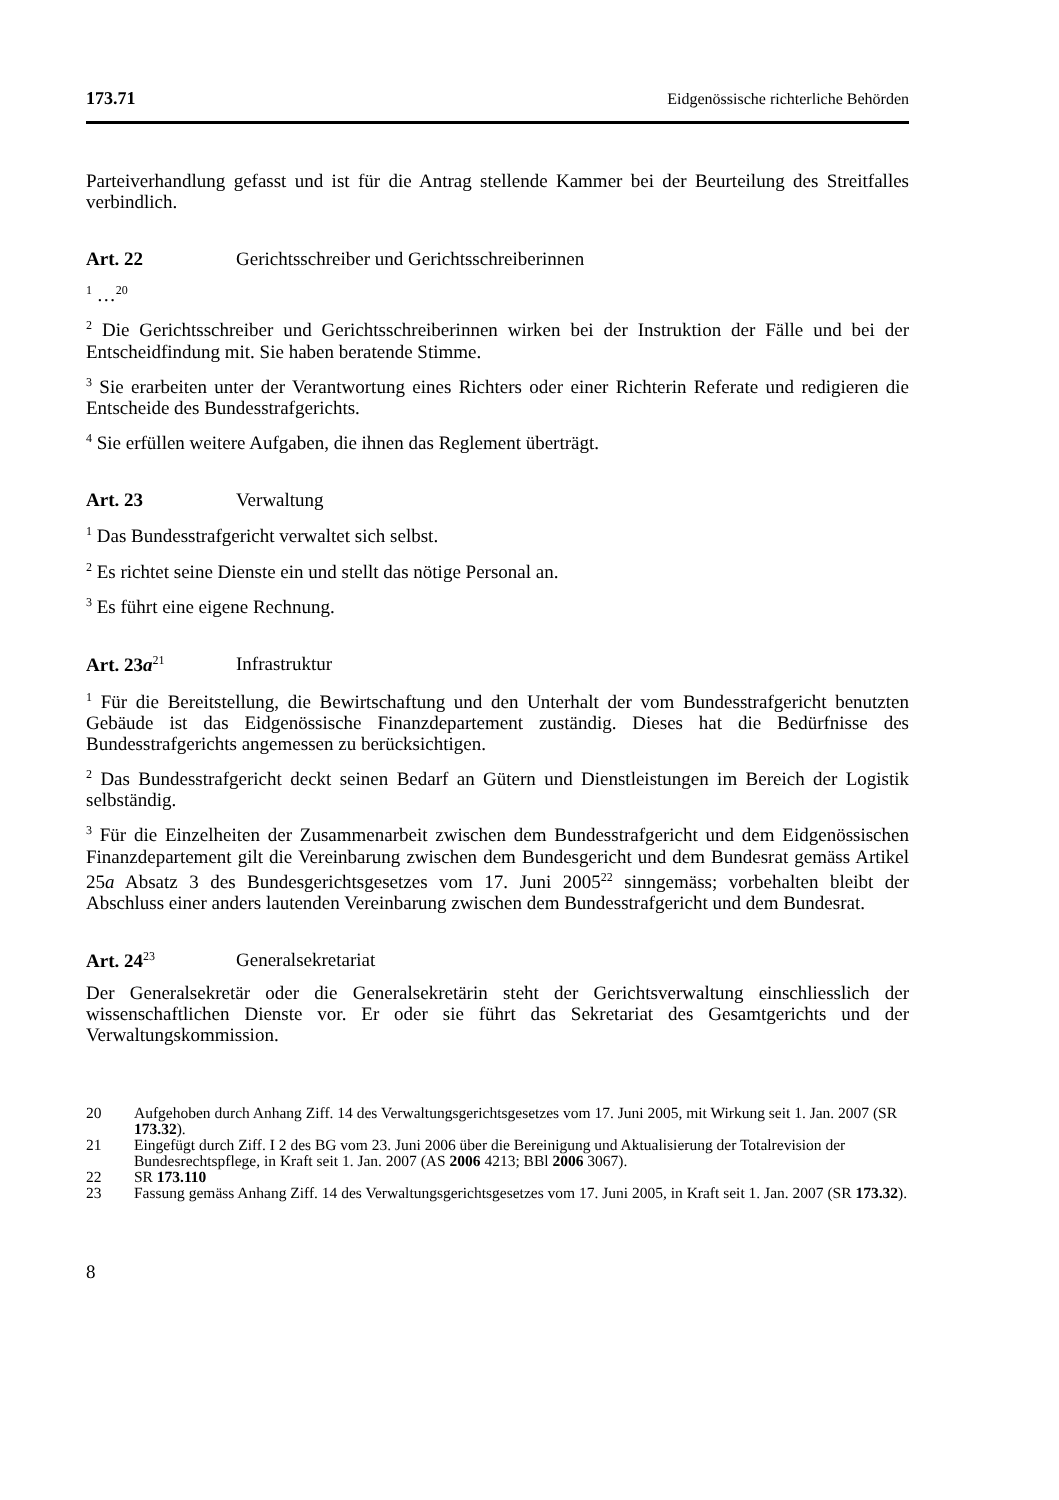173.71 Eidgenössische richterliche Behörden
Parteiverhandlung gefasst und ist für die Antrag stellende Kammer bei der Beurteilung des Streitfalles verbindlich.
Art. 22 Gerichtsschreiber und Gerichtsschreiberinnen
<sup>1</sup> …<sup>20</sup>
<sup>2</sup> Die Gerichtsschreiber und Gerichtsschreiberinnen wirken bei der Instruktion der Fälle und bei der Entscheidfindung mit. Sie haben beratende Stimme.
<sup>3</sup> Sie erarbeiten unter der Verantwortung eines Richters oder einer Richterin Referate und redigieren die Entscheide des Bundesstrafgerichts.
<sup>4</sup> Sie erfüllen weitere Aufgaben, die ihnen das Reglement überträgt.
Art. 23 Verwaltung
<sup>1</sup> Das Bundesstrafgericht verwaltet sich selbst.
<sup>2</sup> Es richtet seine Dienste ein und stellt das nötige Personal an.
<sup>3</sup> Es führt eine eigene Rechnung.
Art. 23a<sup>21</sup> Infrastruktur
<sup>1</sup> Für die Bereitstellung, die Bewirtschaftung und den Unterhalt der vom Bundesstrafgericht benutzten Gebäude ist das Eidgenössische Finanzdepartement zuständig. Dieses hat die Bedürfnisse des Bundesstrafgerichts angemessen zu berücksichtigen.
<sup>2</sup> Das Bundesstrafgericht deckt seinen Bedarf an Gütern und Dienstleistungen im Bereich der Logistik selbständig.
<sup>3</sup> Für die Einzelheiten der Zusammenarbeit zwischen dem Bundesstrafgericht und dem Eidgenössischen Finanzdepartement gilt die Vereinbarung zwischen dem Bundesgericht und dem Bundesrat gemäss Artikel 25a Absatz 3 des Bundesgerichtsgesetzes vom 17. Juni 2005<sup>22</sup> sinngemäss; vorbehalten bleibt der Abschluss einer anders lautenden Vereinbarung zwischen dem Bundesstrafgericht und dem Bundesrat.
Art. 24<sup>23</sup> Generalsekretariat
Der Generalsekretär oder die Generalsekretärin steht der Gerichtsverwaltung einschliesslich der wissenschaftlichen Dienste vor. Er oder sie führt das Sekretariat des Gesamtgerichts und der Verwaltungskommission.
20 Aufgehoben durch Anhang Ziff. 14 des Verwaltungsgerichtsgesetzes vom 17. Juni 2005, mit Wirkung seit 1. Jan. 2007 (SR 173.32).
21 Eingefügt durch Ziff. I 2 des BG vom 23. Juni 2006 über die Bereinigung und Aktualisierung der Totalrevision der Bundesrechtspflege, in Kraft seit 1. Jan. 2007 (AS 2006 4213; BBl 2006 3067).
22 SR 173.110
23 Fassung gemäss Anhang Ziff. 14 des Verwaltungsgerichtsgesetzes vom 17. Juni 2005, in Kraft seit 1. Jan. 2007 (SR 173.32).
8